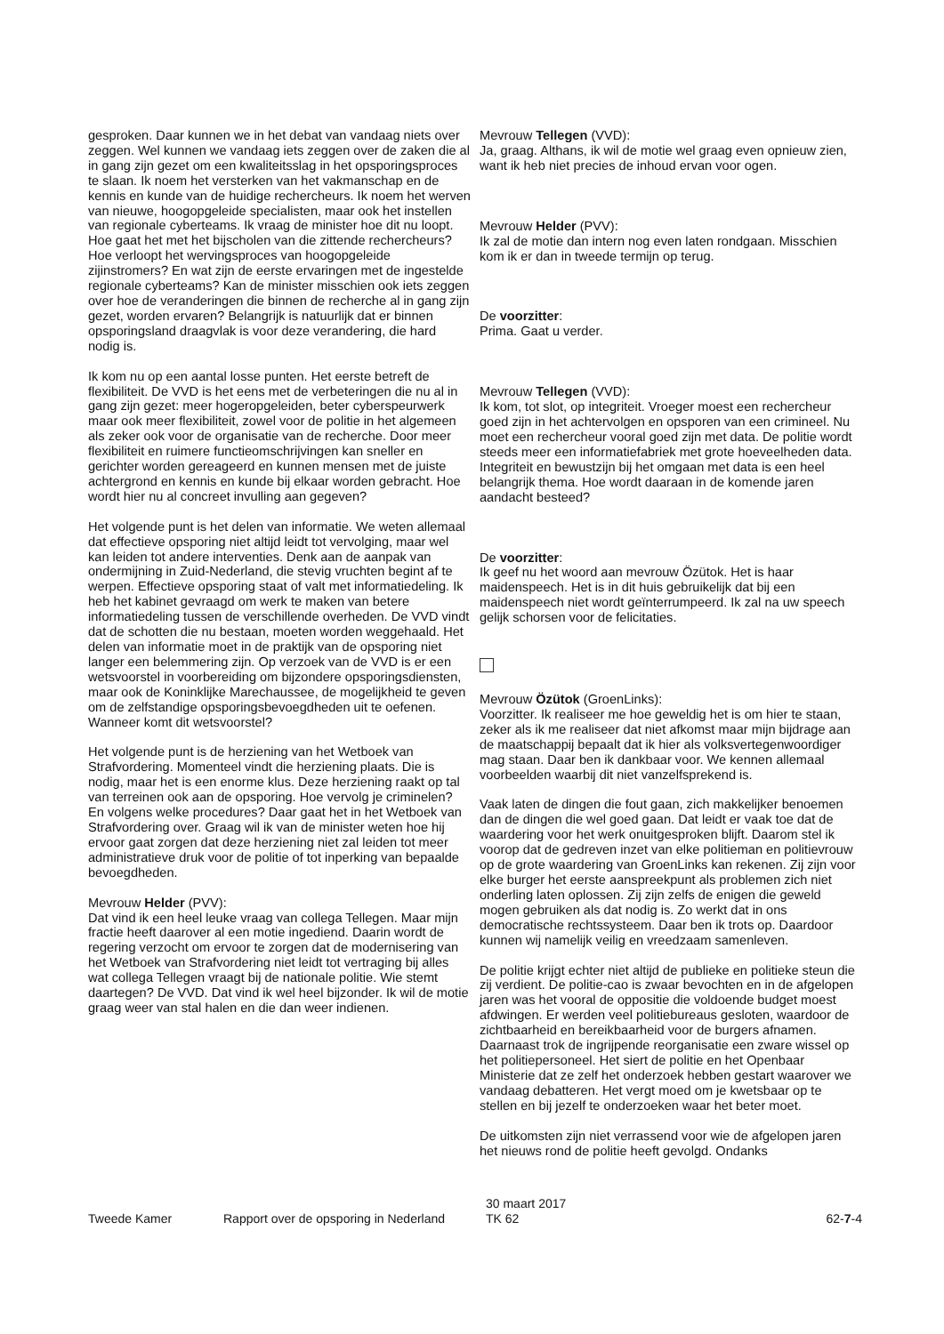gesproken. Daar kunnen we in het debat van vandaag niets over zeggen. Wel kunnen we vandaag iets zeggen over de zaken die al in gang zijn gezet om een kwaliteitsslag in het opsporingsproces te slaan. Ik noem het versterken van het vakmanschap en de kennis en kunde van de huidige rechercheurs. Ik noem het werven van nieuwe, hoogopgeleide specialisten, maar ook het instellen van regionale cyberteams. Ik vraag de minister hoe dit nu loopt. Hoe gaat het met het bijscholen van die zittende rechercheurs? Hoe verloopt het wervingsproces van hoogopgeleide zijinstromers? En wat zijn de eerste ervaringen met de ingestelde regionale cyberteams? Kan de minister misschien ook iets zeggen over hoe de veranderingen die binnen de recherche al in gang zijn gezet, worden ervaren? Belangrijk is natuurlijk dat er binnen opsporingsland draagvlak is voor deze verandering, die hard nodig is.
Ik kom nu op een aantal losse punten. Het eerste betreft de flexibiliteit. De VVD is het eens met de verbeteringen die nu al in gang zijn gezet: meer hogeropgeleiden, beter cyberspeurwerk maar ook meer flexibiliteit, zowel voor de politie in het algemeen als zeker ook voor de organisatie van de recherche. Door meer flexibiliteit en ruimere functieomschrijvingen kan sneller en gerichter worden gereageerd en kunnen mensen met de juiste achtergrond en kennis en kunde bij elkaar worden gebracht. Hoe wordt hier nu al concreet invulling aan gegeven?
Het volgende punt is het delen van informatie. We weten allemaal dat effectieve opsporing niet altijd leidt tot vervolging, maar wel kan leiden tot andere interventies. Denk aan de aanpak van ondermijning in Zuid-Nederland, die stevig vruchten begint af te werpen. Effectieve opsporing staat of valt met informatiedeling. Ik heb het kabinet gevraagd om werk te maken van betere informatiedeling tussen de verschillende overheden. De VVD vindt dat de schotten die nu bestaan, moeten worden weggehaald. Het delen van informatie moet in de praktijk van de opsporing niet langer een belemmering zijn. Op verzoek van de VVD is er een wetsvoorstel in voorbereiding om bijzondere opsporingsdiensten, maar ook de Koninklijke Marechaussee, de mogelijkheid te geven om de zelfstandige opsporingsbevoegdheden uit te oefenen. Wanneer komt dit wetsvoorstel?
Het volgende punt is de herziening van het Wetboek van Strafvordering. Momenteel vindt die herziening plaats. Die is nodig, maar het is een enorme klus. Deze herziening raakt op tal van terreinen ook aan de opsporing. Hoe vervolg je criminelen? En volgens welke procedures? Daar gaat het in het Wetboek van Strafvordering over. Graag wil ik van de minister weten hoe hij ervoor gaat zorgen dat deze herziening niet zal leiden tot meer administratieve druk voor de politie of tot inperking van bepaalde bevoegdheden.
Mevrouw Helder (PVV):
Dat vind ik een heel leuke vraag van collega Tellegen. Maar mijn fractie heeft daarover al een motie ingediend. Daarin wordt de regering verzocht om ervoor te zorgen dat de modernisering van het Wetboek van Strafvordering niet leidt tot vertraging bij alles wat collega Tellegen vraagt bij de nationale politie. Wie stemt daartegen? De VVD. Dat vind ik wel heel bijzonder. Ik wil de motie graag weer van stal halen en die dan weer indienen.
Mevrouw Tellegen (VVD):
Ja, graag. Althans, ik wil de motie wel graag even opnieuw zien, want ik heb niet precies de inhoud ervan voor ogen.
Mevrouw Helder (PVV):
Ik zal de motie dan intern nog even laten rondgaan. Misschien kom ik er dan in tweede termijn op terug.
De voorzitter:
Prima. Gaat u verder.
Mevrouw Tellegen (VVD):
Ik kom, tot slot, op integriteit. Vroeger moest een rechercheur goed zijn in het achtervolgen en opsporen van een crimineel. Nu moet een rechercheur vooral goed zijn met data. De politie wordt steeds meer een informatiefabriek met grote hoeveelheden data. Integriteit en bewustzijn bij het omgaan met data is een heel belangrijk thema. Hoe wordt daaraan in de komende jaren aandacht besteed?
De voorzitter:
Ik geef nu het woord aan mevrouw Özütok. Het is haar maidenspeech. Het is in dit huis gebruikelijk dat bij een maidenspeech niet wordt geïnterrumpeerd. Ik zal na uw speech gelijk schorsen voor de felicitaties.
Mevrouw Özütok (GroenLinks):
Voorzitter. Ik realiseer me hoe geweldig het is om hier te staan, zeker als ik me realiseer dat niet afkomst maar mijn bijdrage aan de maatschappij bepaalt dat ik hier als volksvertegenwoordiger mag staan. Daar ben ik dankbaar voor. We kennen allemaal voorbeelden waarbij dit niet vanzelfsprekend is.
Vaak laten de dingen die fout gaan, zich makkelijker benoemen dan de dingen die wel goed gaan. Dat leidt er vaak toe dat de waardering voor het werk onuitgesproken blijft. Daarom stel ik voorop dat de gedreven inzet van elke politieman en politievrouw op de grote waardering van GroenLinks kan rekenen. Zij zijn voor elke burger het eerste aanspreekpunt als problemen zich niet onderling laten oplossen. Zij zijn zelfs de enigen die geweld mogen gebruiken als dat nodig is. Zo werkt dat in ons democratische rechtssysteem. Daar ben ik trots op. Daardoor kunnen wij namelijk veilig en vreedzaam samenleven.
De politie krijgt echter niet altijd de publieke en politieke steun die zij verdient. De politie-cao is zwaar bevochten en in de afgelopen jaren was het vooral de oppositie die voldoende budget moest afdwingen. Er werden veel politiebureaus gesloten, waardoor de zichtbaarheid en bereikbaarheid voor de burgers afnamen. Daarnaast trok de ingrijpende reorganisatie een zware wissel op het politiepersoneel. Het siert de politie en het Openbaar Ministerie dat ze zelf het onderzoek hebben gestart waarover we vandaag debatteren. Het vergt moed om je kwetsbaar op te stellen en bij jezelf te onderzoeken waar het beter moet.
De uitkomsten zijn niet verrassend voor wie de afgelopen jaren het nieuws rond de politie heeft gevolgd. Ondanks
Tweede Kamer Rapport over de opsporing in Nederland
30 maart 2017
TK 62
62-7-4